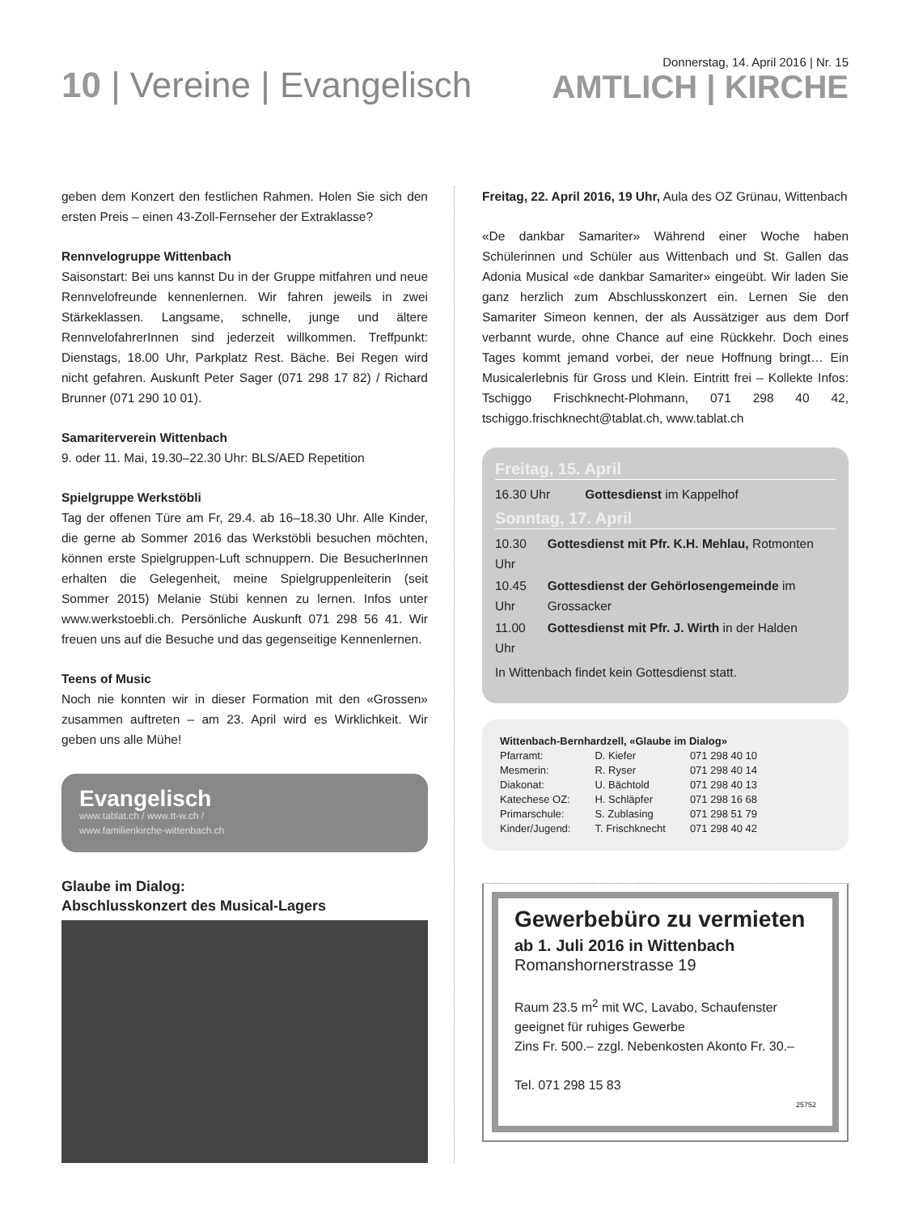10 | Vereine | Evangelisch
Donnerstag, 14. April 2016 | Nr. 15
AMTLICH | KIRCHE
geben dem Konzert den festlichen Rahmen. Holen Sie sich den ersten Preis – einen 43-Zoll-Fernseher der Extraklasse?
Rennvelogruppe Wittenbach
Saisonstart: Bei uns kannst Du in der Gruppe mitfahren und neue Rennvelofreunde kennenlernen. Wir fahren jeweils in zwei Stärkeklassen. Langsame, schnelle, junge und ältere RennvelofahrerInnen sind jederzeit willkommen. Treffpunkt: Dienstags, 18.00 Uhr, Parkplatz Rest. Bäche. Bei Regen wird nicht gefahren. Auskunft Peter Sager (071 298 17 82) / Richard Brunner (071 290 10 01).
Samariterverein Wittenbach
9. oder 11. Mai, 19.30–22.30 Uhr: BLS/AED Repetition
Spielgruppe Werkstöbli
Tag der offenen Türe am Fr, 29.4. ab 16–18.30 Uhr. Alle Kinder, die gerne ab Sommer 2016 das Werkstöbli besuchen möchten, können erste Spielgruppen-Luft schnuppern. Die BesucherInnen erhalten die Gelegenheit, meine Spielgruppenleiterin (seit Sommer 2015) Melanie Stübi kennen zu lernen. Infos unter www.werkstoebli.ch. Persönliche Auskunft 071 298 56 41. Wir freuen uns auf die Besuche und das gegenseitige Kennenlernen.
Teens of Music
Noch nie konnten wir in dieser Formation mit den «Grossen» zusammen auftreten – am 23. April wird es Wirklichkeit. Wir geben uns alle Mühe!
Evangelisch
www.tablat.ch / www.tt-w.ch /
www.familienkirche-wittenbach.ch
Glaube im Dialog:
Abschlusskonzert des Musical-Lagers
Freitag, 22. April 2016, 19 Uhr, Aula des OZ Grünau, Wittenbach
«De dankbar Samariter» Während einer Woche haben Schülerinnen und Schüler aus Wittenbach und St. Gallen das Adonia Musical «de dankbar Samariter» eingeübt. Wir laden Sie ganz herzlich zum Abschlusskonzert ein. Lernen Sie den Samariter Simeon kennen, der als Aussätziger aus dem Dorf verbannt wurde, ohne Chance auf eine Rückkehr. Doch eines Tages kommt jemand vorbei, der neue Hoffnung bringt… Ein Musicalerlebnis für Gross und Klein. Eintritt frei – Kollekte Infos: Tschiggo Frischknecht-Plohmann, 071 298 40 42, tschiggo.frischknecht@tablat.ch, www.tablat.ch
Freitag, 15. April
| 16.30 Uhr | Gottesdienst im Kappelhof |
Sonntag, 17. April
| 10.30 Uhr | Gottesdienst mit Pfr. K.H. Mehlau, Rotmonten |
| 10.45 Uhr | Gottesdienst der Gehörlosen­gemeinde im Grossacker |
| 11.00 Uhr | Gottesdienst mit Pfr. J. Wirth in der Halden |
In Wittenbach findet kein Gottesdienst statt.
Wittenbach-Bernhardzell, «Glaube im Dialog»
| Pfarramt: | D. Kiefer | 071 298 40 10 |
| Mesmerin: | R. Ryser | 071 298 40 14 |
| Diakonat: | U. Bächtold | 071 298 40 13 |
| Katechese OZ: | H. Schläpfer | 071 298 16 68 |
| Primarschule: | S. Zublasing | 071 298 51 79 |
| Kinder/Jugend: | T. Frischknecht | 071 298 40 42 |
Gewerbebüro zu vermieten
ab 1. Juli 2016 in Wittenbach
Romanshornerstrasse 19
Raum 23.5 m<sup>2</sup> mit WC, Lavabo, Schaufenster
geeignet für ruhiges Gewerbe
Zins Fr. 500.– zzgl. Nebenkosten Akonto Fr. 30.–
Tel. 071 298 15 83
25752